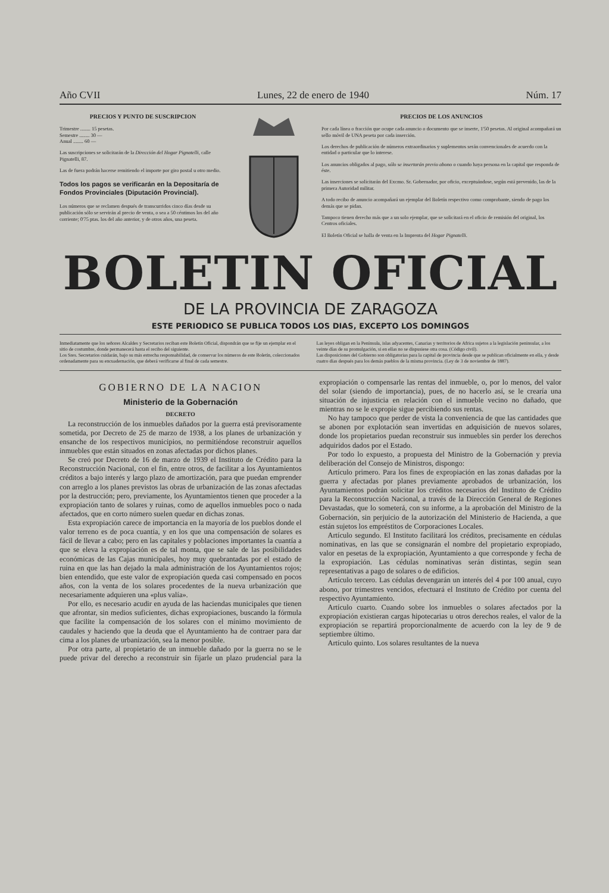Año CVII Lunes, 22 de enero de 1940 Núm. 17
PRECIOS Y PUNTO DE SUSCRIPCION
Trimestre ........ 15 pesetas.
Semestre ........ 30 —
Anual ........ 60 —
Las suscripciones se solicitarán de la Dirección del Hogar Pignatelli, calle Pignatelli, 87.
Las de fuera podrán hacerse remitiendo el importe por giro postal u otro medio.
Todos los pagos se verificarán en la Depositaría de Fondos Provinciales (Diputación Provincial).
Los números que se reclamen después de transcurridos cinco días desde su publicación sólo se servirán al precio de venta, o sea a 50 céntimos los del año corriente; 0'75 ptas. los del año anterior, y de otros años, una peseta.
PRECIOS DE LOS ANUNCIOS
Por cada línea o fracción que ocupe cada anuncio o documento que se inserte, 1'50 pesetas. Al original acompañará un sello móvil de UNA peseta por cada inserción.
Los derechos de publicación de números extraordinarios y suplementos serán convencionales de acuerdo con la entidad o particular que lo interese.
Los anuncios obligados al pago, sólo se insertarán previo abono o cuando haya persona en la capital que responda de éste.
Las inserciones se solicitarán del Excmo. Sr. Gobernador, por oficio, exceptuándose, según está prevenido, las de la primera Autoridad militar.
A todo recibo de anuncio acompañará un ejemplar del Boletín respectivo como comprobante, siendo de pago los demás que se pidan.
Tampoco tienen derecho más que a un solo ejemplar, que se solicitará en el oficio de remisión del original, los Centros oficiales.
El Boletín Oficial se halla de venta en la Imprenta del Hogar Pignatelli.
BOLETIN OFICIAL
DE LA PROVINCIA DE ZARAGOZA
ESTE PERIODICO SE PUBLICA TODOS LOS DIAS, EXCEPTO LOS DOMINGOS
Inmediatamente que los señores Alcaldes y Secretarios reciban este Boletín Oficial, dispondrán que se fije un ejemplar en el sitio de costumbre, donde permanecerá hasta el recibo del siguiente.
Los Sres. Secretarios cuidarán, bajo su más estrecha responsabilidad, de conservar los números de este Boletín, coleccionados ordenadamente para su encuadernación, que deberá verificarse al final de cada semestre.
Las leyes obligan en la Península, islas adyacentes, Canarias y territorios de Africa sujetos a la legislación peninsular, a los veinte días de su promulgación, si en ellas no se dispusiese otra cosa. (Código civil).
Las disposiciones del Gobierno son obligatorias para la capital de provincia desde que se publican oficialmente en ella, y desde cuatro días después para los demás pueblos de la misma provincia. (Ley de 3 de noviembre de 1887).
GOBIERNO DE LA NACION
Ministerio de la Gobernación
DECRETO
La reconstrucción de los inmuebles dañados por la guerra está previsoramente sometida, por Decreto de 25 de marzo de 1938, a los planes de urbanización y ensanche de los respectivos municipios, no permitiéndose reconstruir aquellos inmuebles que están situados en zonas afectadas por dichos planes.
Se creó por Decreto de 16 de marzo de 1939 el Instituto de Crédito para la Reconstrucción Nacional, con el fin, entre otros, de facilitar a los Ayuntamientos créditos a bajo interés y largo plazo de amortización, para que puedan emprender con arreglo a los planes previstos las obras de urbanización de las zonas afectadas por la destrucción; pero, previamente, los Ayuntamientos tienen que proceder a la expropiación tanto de solares y ruinas, como de aquellos inmuebles poco o nada afectados, que en corto número suelen quedar en dichas zonas.
Esta expropiación carece de importancia en la mayoría de los pueblos donde el valor terreno es de poca cuantía, y en los que una compensación de solares es fácil de llevar a cabo; pero en las capitales y poblaciones importantes la cuantía a que se eleva la expropiación es de tal monta, que se sale de las posibilidades económicas de las Cajas municipales, hoy muy quebrantadas por el estado de ruina en que las han dejado la mala administración de los Ayuntamientos rojos; bien entendido, que este valor de expropiación queda casi compensado en pocos años, con la venta de los solares procedentes de la nueva urbanización que necesariamente adquieren una «plus valía».
Por ello, es necesario acudir en ayuda de las haciendas municipales que tienen que afrontar, sin medios suficientes, dichas expropiaciones, buscando la fórmula que facilite la compensación de los solares con el mínimo movimiento de caudales y haciendo que la deuda que el Ayuntamiento ha de contraer para dar cima a los planes de urbanización, sea la menor posible.
Por otra parte, al propietario de un inmueble dañado por la guerra no se le puede privar del derecho a reconstruir sin fijarle un plazo prudencial para la expropiación o compensarle las rentas del inmueble, o, por lo menos, del valor del solar (siendo de importancia), pues, de no hacerlo así, se le crearía una situación de injusticia en relación con el inmueble vecino no dañado, que mientras no se le expropie sigue percibiendo sus rentas.
No hay tampoco que perder de vista la conveniencia de que las cantidades que se abonen por explotación sean invertidas en adquisición de nuevos solares, donde los propietarios puedan reconstruir sus inmuebles sin perder los derechos adquiridos dados por el Estado.
Por todo lo expuesto, a propuesta del Ministro de la Gobernación y previa deliberación del Consejo de Ministros, dispongo:
Artículo primero. Para los fines de expropiación en las zonas dañadas por la guerra y afectadas por planes previamente aprobados de urbanización, los Ayuntamientos podrán solicitar los créditos necesarios del Instituto de Crédito para la Reconstrucción Nacional, a través de la Dirección General de Regiones Devastadas, que lo someterá, con su informe, a la aprobación del Ministro de la Gobernación, sin perjuicio de la autorización del Ministerio de Hacienda, a que están sujetos los empréstitos de Corporaciones Locales.
Artículo segundo. El Instituto facilitará los créditos, precisamente en cédulas nominativas, en las que se consignarán el nombre del propietario expropiado, valor en pesetas de la expropiación, Ayuntamiento a que corresponde y fecha de la expropiación. Las cédulas nominativas serán distintas, según sean representativas a pago de solares o de edificios.
Artículo tercero. Las cédulas devengarán un interés del 4 por 100 anual, cuyo abono, por trimestres vencidos, efectuará el Instituto de Crédito por cuenta del respectivo Ayuntamiento.
Artículo cuarto. Cuando sobre los inmuebles o solares afectados por la expropiación existieran cargas hipotecarias u otros derechos reales, el valor de la expropiación se repartirá proporcionalmente de acuerdo con la ley de 9 de septiembre último.
Artículo quinto. Los solares resultantes de la nueva